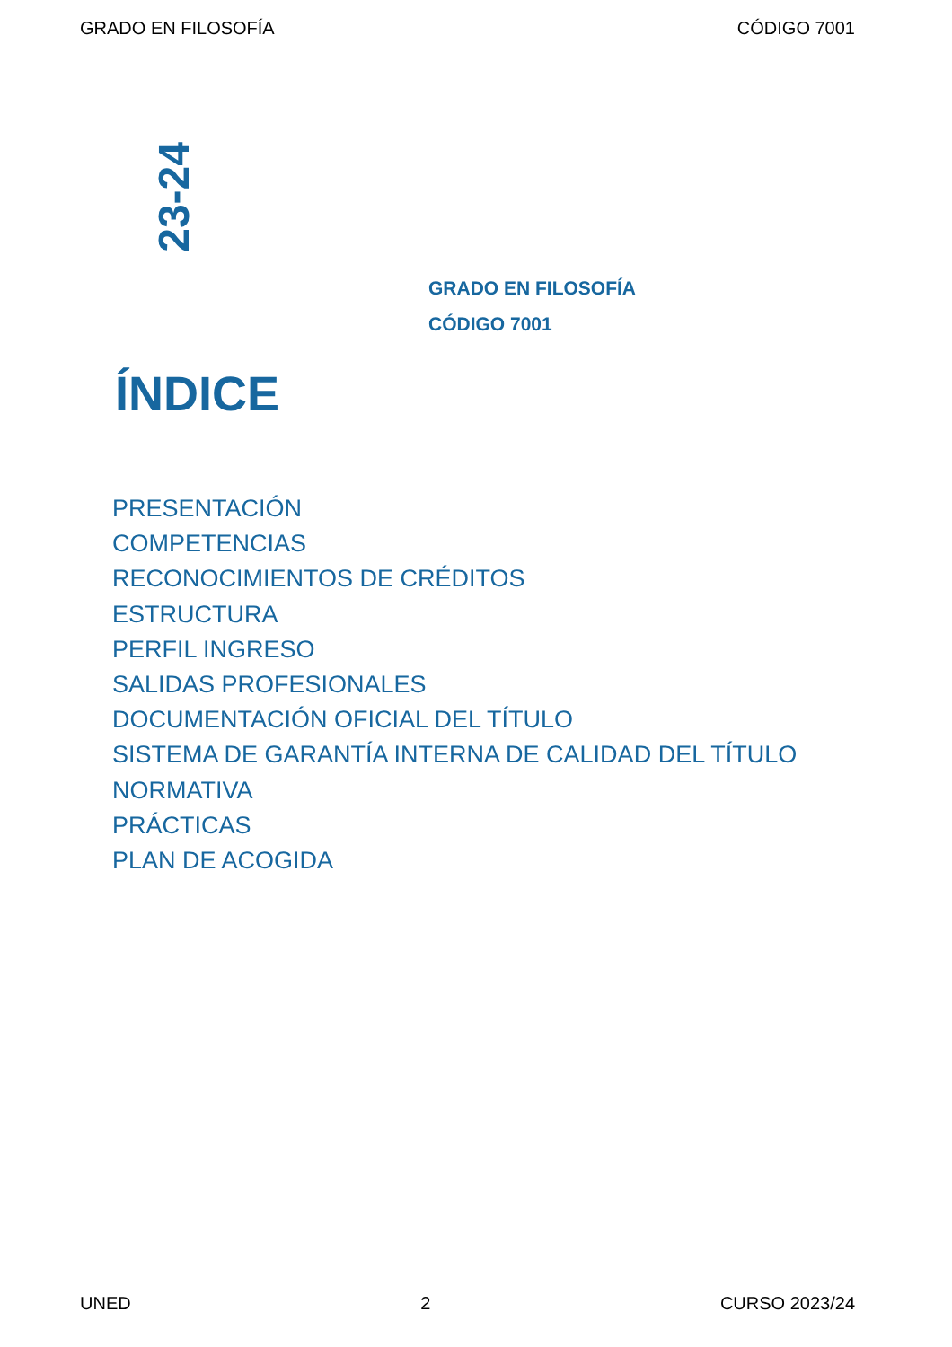GRADO EN FILOSOFÍA CÓDIGO 7001
23-24
GRADO EN FILOSOFÍA
CÓDIGO 7001
ÍNDICE
PRESENTACIÓN
COMPETENCIAS
RECONOCIMIENTOS DE CRÉDITOS
ESTRUCTURA
PERFIL INGRESO
SALIDAS PROFESIONALES
DOCUMENTACIÓN OFICIAL DEL TÍTULO
SISTEMA DE GARANTÍA INTERNA DE CALIDAD DEL TÍTULO
NORMATIVA
PRÁCTICAS
PLAN DE ACOGIDA
UNED 2 CURSO 2023/24